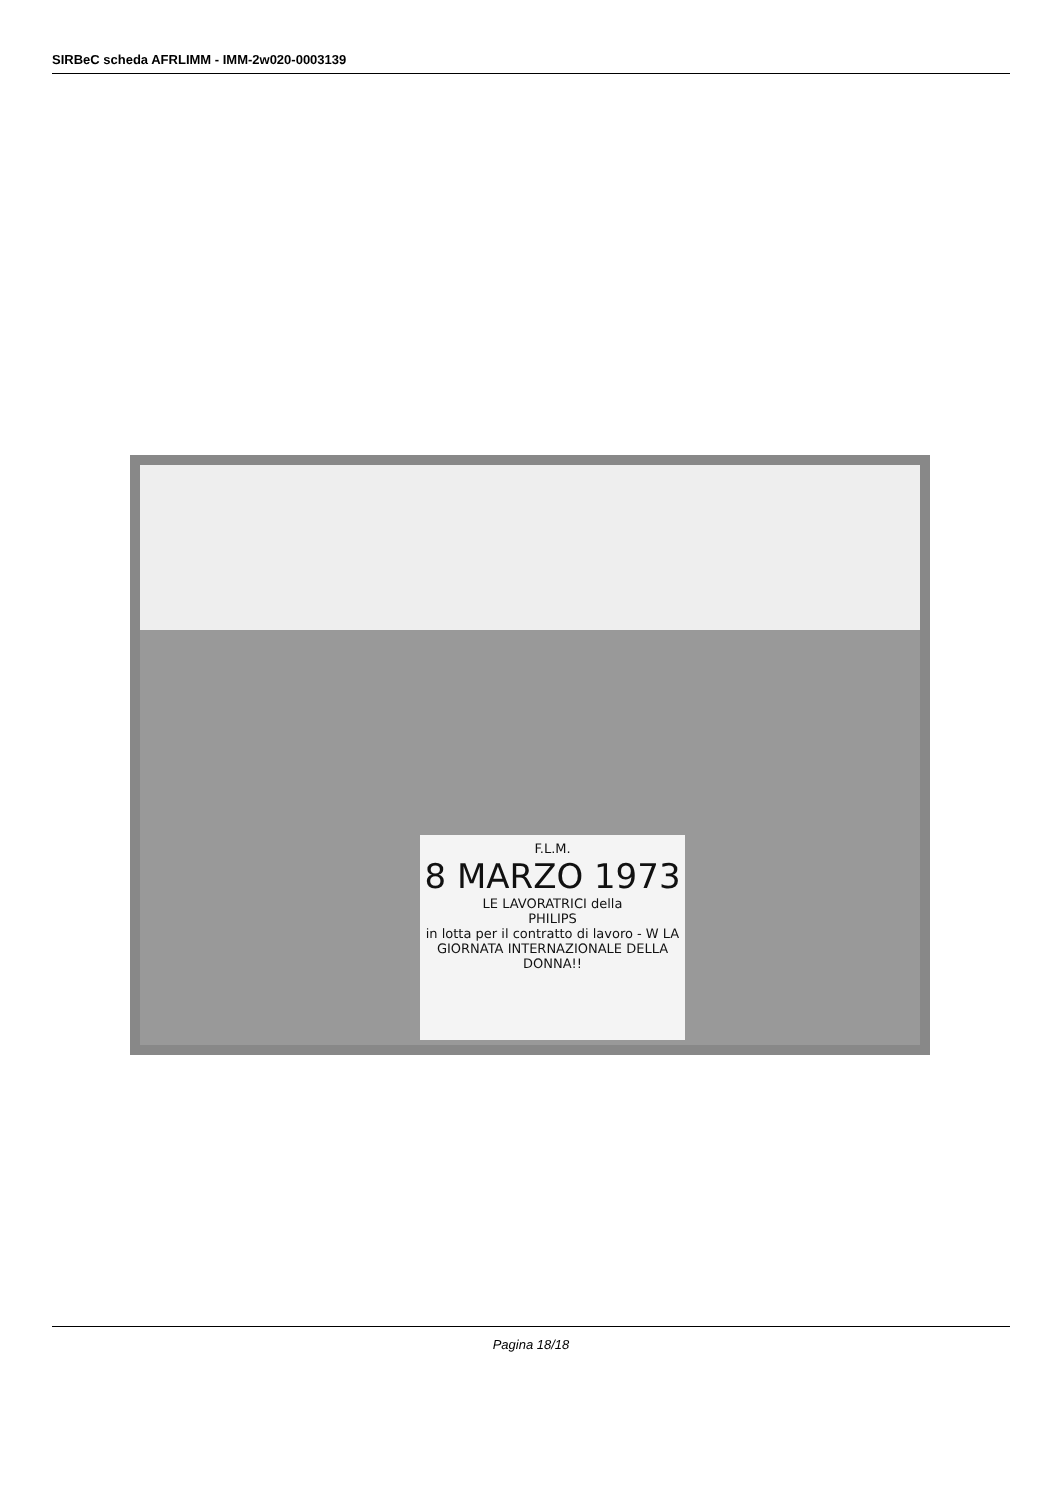SIRBeC scheda AFRLIMM - IMM-2w020-0003139
F.L.M.
8 MARZO 1973
LE LAVORATRICI della
PHILIPS
in lotta per il contratto di lavoro - W LA GIORNATA INTERNAZIONALE DELLA DONNA!!
Pagina 18/18